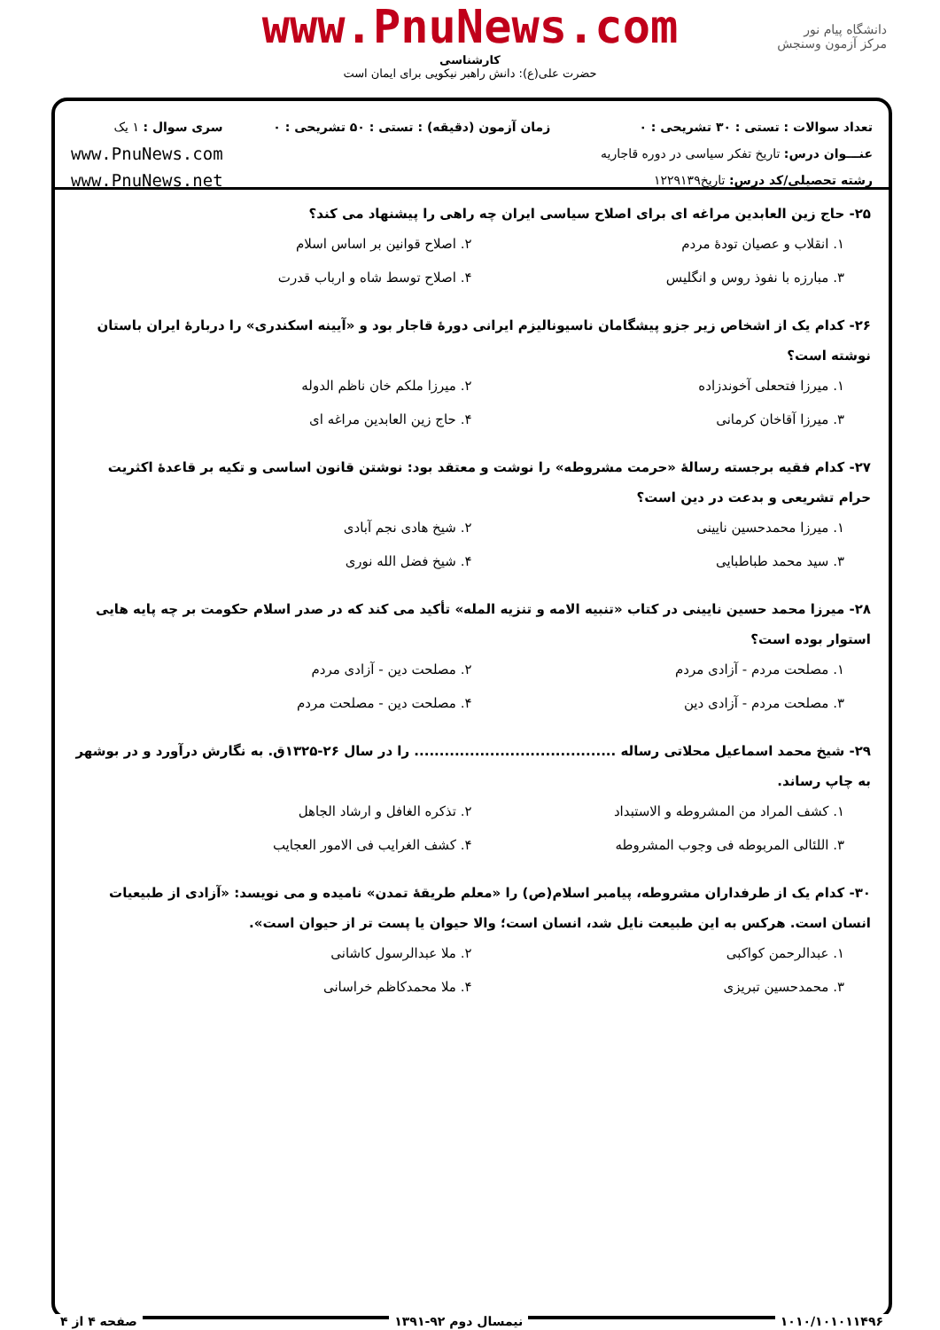www.PnuNews.com
کارشناسی
حضرت علی(ع): دانش راهبر نیکویی برای ایمان است
دانشگاه پیام نور
مرکز آزمون وسنجش
تعداد سوالات : تستی : ۳۰ تشریحی : ۰
عنـــوان درس: تاریخ تفکر سیاسی در دوره قاجاریه
رشته تحصیلی/کد درس: تاریخ۱۲۲۹۱۳۹
زمان آزمون (دقیقه) : تستی : ۵۰ تشریحی : ۰
سری سوال : ۱ یک
www.PnuNews.com
www.PnuNews.net
۲۵- حاج زین العابدین مراغه ای برای اصلاح سیاسی ایران چه راهی را پیشنهاد می کند؟
۱. انقلاب و عصیان تودهٔ مردم
۲. اصلاح قوانین بر اساس اسلام
۳. مبارزه با نفوذ روس و انگلیس
۴. اصلاح توسط شاه و ارباب قدرت
۲۶- کدام یک از اشخاص زیر جزو پیشگامان ناسیونالیزم ایرانی دورهٔ قاجار بود و «آیینه اسکندری» را دربارهٔ ایران باستان نوشته است؟
۱. میرزا فتحعلی آخوندزاده
۲. میرزا ملکم خان ناظم الدوله
۳. میرزا آقاخان کرمانی
۴. حاج زین العابدین مراغه ای
۲۷- کدام فقیه برجسته رسالهٔ «حرمت مشروطه» را نوشت و معتقد بود: نوشتن قانون اساسی و تکیه بر قاعدهٔ اکثریت حرام تشریعی و بدعت در دین است؟
۱. میرزا محمدحسین نایینی
۲. شیخ هادی نجم آبادی
۳. سید محمد طباطبایی
۴. شیخ فضل الله نوری
۲۸- میرزا محمد حسین نایینی در کتاب «تنبیه الامه و تنزیه المله» تأکید می کند که در صدر اسلام حکومت بر چه پایه هایی استوار بوده است؟
۱. مصلحت مردم - آزادی مردم
۲. مصلحت دین - آزادی مردم
۳. مصلحت مردم - آزادی دین
۴. مصلحت دین - مصلحت مردم
۲۹- شیخ محمد اسماعیل محلاتی رساله ........................................ را در سال ۲۶-۱۳۲۵ق. به نگارش درآورد و در بوشهر به چاپ رساند.
۱. کشف المراد من المشروطه و الاستبداد
۲. تذکره الغافل و ارشاد الجاهل
۳. اللئالی المربوطه فی وجوب المشروطه
۴. کشف الغرایب فی الامور العجایب
۳۰- کدام یک از طرفداران مشروطه، پیامبر اسلام(ص) را «معلم طریقهٔ تمدن» نامیده و می نویسد: «آزادی از طبیعیات انسان است. هرکس به این طبیعت نایل شد، انسان است؛ والا حیوان یا پست تر از حیوان است».
۱. عبدالرحمن کواکبی
۲. ملا عبدالرسول کاشانی
۳. محمدحسین تبریزی
۴. ملا محمدکاظم خراسانی
۱۰۱۰/۱۰۱۰۱۱۴۹۶ نیمسال دوم ۹۲-۱۳۹۱ صفحه ۴ از ۴